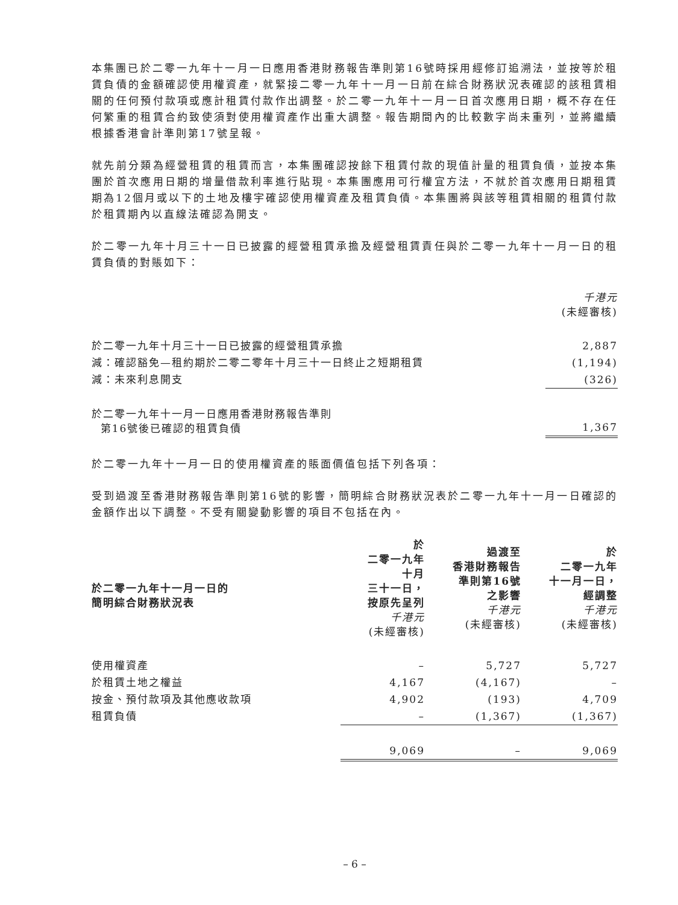本集團已於二零一九年十一月一日應用香港財務報告準則第16號時採用經修訂追溯法，並按等於租賃負債的金額確認使用權資產，就緊接二零一九年十一月一日前在綜合財務狀況表確認的該租賃相關的任何預付款項或應計租賃付款作出調整。於二零一九年十一月一日首次應用日期，概不存在任何繁重的租賃合約致使須對使用權資產作出重大調整。報告期間內的比較數字尚未重列，並將繼續根據香港會計準則第17號呈報。
就先前分類為經營租賃的租賃而言，本集團確認按餘下租賃付款的現值計量的租賃負債，並按本集團於首次應用日期的增量借款利率進行貼現。本集團應用可行權宜方法，不就於首次應用日期租賃期為12個月或以下的土地及樓宇確認使用權資產及租賃負債。本集團將與該等租賃相關的租賃付款於租賃期內以直線法確認為開支。
於二零一九年十月三十一日已披露的經營租賃承擔及經營租賃責任與於二零一九年十一月一日的租賃負債的對賬如下：
| | 千港元 (未經審核) |
| 於二零一九年十月三十一日已披露的經營租賃承擔 | 2,887 |
| 減：確認豁免—租約期於二零二零年十月三十一日終止之短期租賃 | (1,194) |
| 減：未來利息開支 | (326) |
| 於二零一九年十一月一日應用香港財務報告準則 第16號後已確認的租賃負債 | 1,367 |
於二零一九年十一月一日的使用權資產的賬面價值包括下列各項：
受到過渡至香港財務報告準則第16號的影響，簡明綜合財務狀況表於二零一九年十一月一日確認的金額作出以下調整。不受有關變動影響的項目不包括在內。
| 於二零一九年十一月一日的 簡明綜合財務狀況表 | 於 二零一九年 十月 三十一日， 按原先呈列 千港元 (未經審核) | 過渡至 香港財務報告 準則第16號 之影響 千港元 (未經審核) | 於 二零一九年 十一月一日， 經調整 千港元 (未經審核) |
| --- | --- | --- | --- |
| 使用權資產 | – | 5,727 | 5,727 |
| 於租賃土地之權益 | 4,167 | (4,167) | – |
| 按金、預付款項及其他應收款項 | 4,902 | (193) | 4,709 |
| 租賃負債 | – | (1,367) | (1,367) |
| | 9,069 | – | 9,069 |
– 6 –